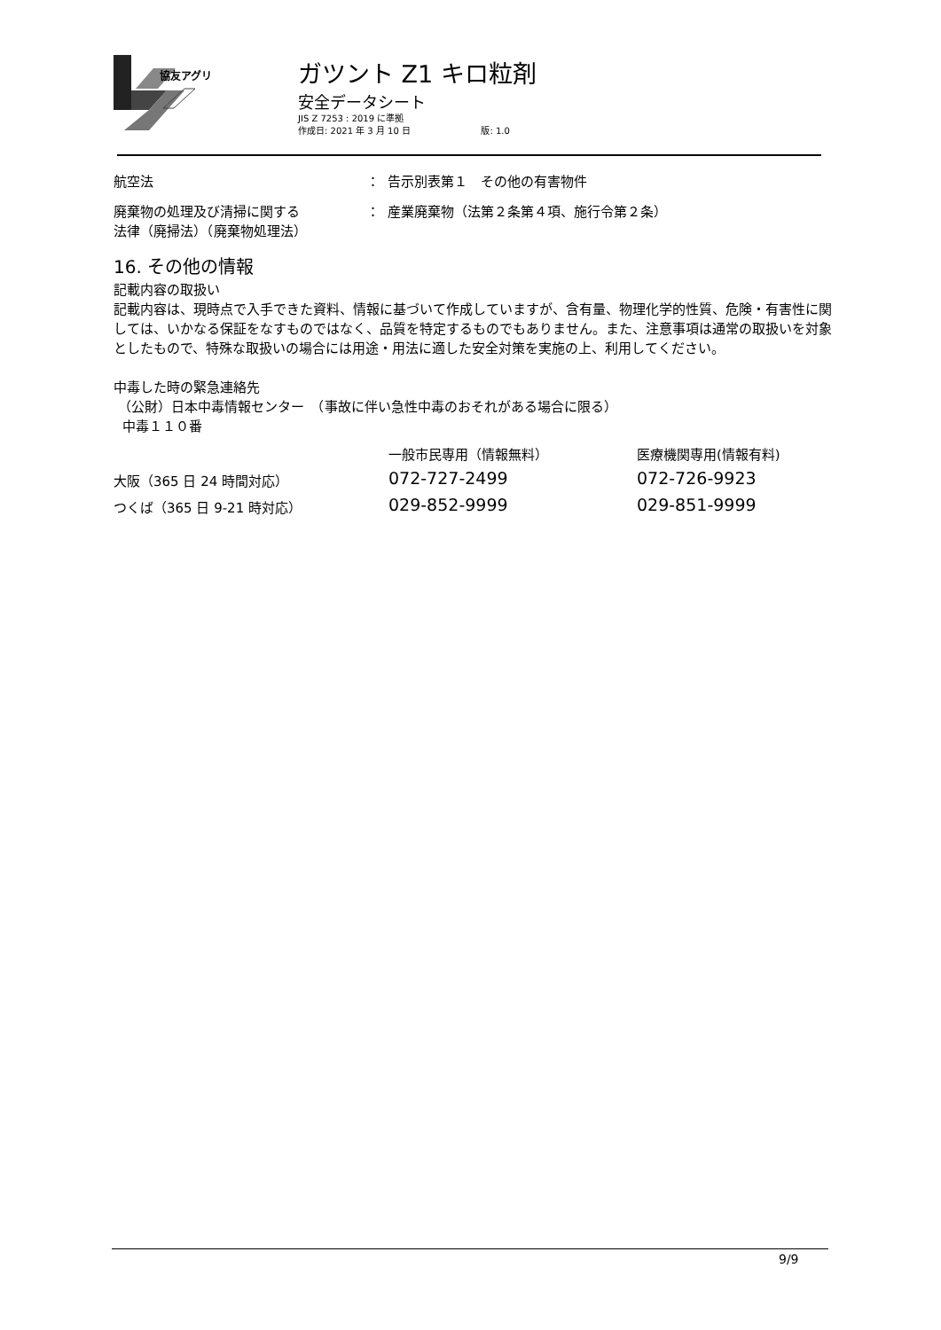協友アグリ
ガツント Z1 キロ粒剤
安全データシート
JIS Z 7253 : 2019 に準拠
作成日: 2021 年 3 月 10 日 版: 1.0
| 航空法 | ： | 告示別表第１ その他の有害物件 |
| 廃棄物の処理及び清掃に関する 法律（廃掃法）（廃棄物処理法） | ： | 産業廃棄物（法第２条第４項、施行令第２条） |
16. その他の情報
記載内容の取扱い
記載内容は、現時点で入手できた資料、情報に基づいて作成していますが、含有量、物理化学的性質、危険・有害性に関しては、いかなる保証をなすものではなく、品質を特定するものでもありません。また、注意事項は通常の取扱いを対象としたもので、特殊な取扱いの場合には用途・用法に適した安全対策を実施の上、利用してください。
中毒した時の緊急連絡先
（公財）日本中毒情報センター　（事故に伴い急性中毒のおそれがある場合に限る）
中毒１１０番
| | 一般市民専用（情報無料） | 医療機関専用(情報有料) |
| 大阪（365 日 24 時間対応） | 072-727-2499 | 072-726-9923 |
| つくば（365 日 9-21 時対応） | 029-852-9999 | 029-851-9999 |
9/9